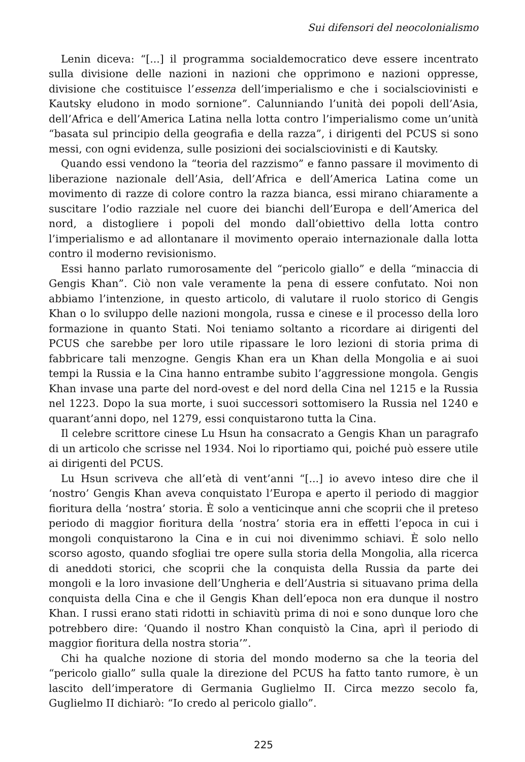Sui difensori del neocolonialismo
Lenin diceva: “[...] il programma socialdemocratico deve essere incentrato sulla divisione delle nazioni in nazioni che opprimono e nazioni oppresse, divisione che costituisce l’essenza dell’imperialismo e che i socialsciovinisti e Kautsky eludono in modo sornione”. Calunniando l’unità dei popoli dell’Asia, dell’Africa e dell’America Latina nella lotta contro l’imperialismo come un’unità “basata sul principio della geografia e della razza”, i dirigenti del PCUS si sono messi, con ogni evidenza, sulle posizioni dei socialsciovinisti e di Kautsky.
Quando essi vendono la “teoria del razzismo” e fanno passare il movimento di liberazione nazionale dell’Asia, dell’Africa e dell’America Latina come un movimento di razze di colore contro la razza bianca, essi mirano chiaramente a suscitare l’odio razziale nel cuore dei bianchi dell’Europa e dell’America del nord, a distogliere i popoli del mondo dall’obiettivo della lotta contro l’imperialismo e ad allontanare il movimento operaio internazionale dalla lotta contro il moderno revisionismo.
Essi hanno parlato rumorosamente del “pericolo giallo” e della “minaccia di Gengis Khan”. Ciò non vale veramente la pena di essere confutato. Noi non abbiamo l’intenzione, in questo articolo, di valutare il ruolo storico di Gengis Khan o lo sviluppo delle nazioni mongola, russa e cinese e il processo della loro formazione in quanto Stati. Noi teniamo soltanto a ricordare ai dirigenti del PCUS che sarebbe per loro utile ripassare le loro lezioni di storia prima di fabbricare tali menzogne. Gengis Khan era un Khan della Mongolia e ai suoi tempi la Russia e la Cina hanno entrambe subito l’aggressione mongola. Gengis Khan invase una parte del nord-ovest e del nord della Cina nel 1215 e la Russia nel 1223. Dopo la sua morte, i suoi successori sottomisero la Russia nel 1240 e quarant’anni dopo, nel 1279, essi conquistarono tutta la Cina.
Il celebre scrittore cinese Lu Hsun ha consacrato a Gengis Khan un paragrafo di un articolo che scrisse nel 1934. Noi lo riportiamo qui, poiché può essere utile ai dirigenti del PCUS.
Lu Hsun scriveva che all’età di vent’anni “[...] io avevo inteso dire che il ‘nostro’ Gengis Khan aveva conquistato l’Europa e aperto il periodo di maggior fioritura della ‘nostra’ storia. È solo a venticinque anni che scoprii che il preteso periodo di maggior fioritura della ‘nostra’ storia era in effetti l’epoca in cui i mongoli conquistarono la Cina e in cui noi divenimmo schiavi. È solo nello scorso agosto, quando sfogliai tre opere sulla storia della Mongolia, alla ricerca di aneddoti storici, che scoprii che la conquista della Russia da parte dei mongoli e la loro invasione dell’Ungheria e dell’Austria si situavano prima della conquista della Cina e che il Gengis Khan dell’epoca non era dunque il nostro Khan. I russi erano stati ridotti in schiavitù prima di noi e sono dunque loro che potrebbero dire: ‘Quando il nostro Khan conquistò la Cina, aprì il periodo di maggior fioritura della nostra storia’”.
Chi ha qualche nozione di storia del mondo moderno sa che la teoria del “pericolo giallo” sulla quale la direzione del PCUS ha fatto tanto rumore, è un lascito dell’imperatore di Germania Guglielmo II. Circa mezzo secolo fa, Guglielmo II dichiarò: “Io credo al pericolo giallo”.
225